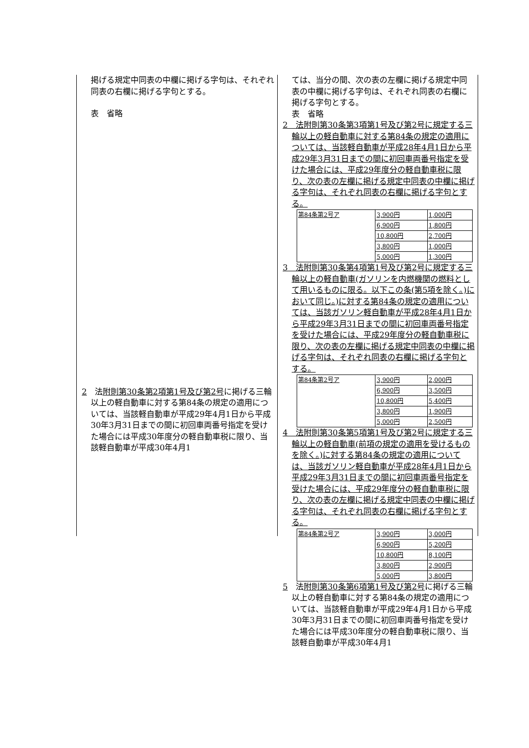掲げる規定中同表の中欄に掲げる字句は、それぞれ同表の右欄に掲げる字句とする。
表　省略
2　法附則第30条第2項第1号及び第2号に掲げる三輪以上の軽自動車に対する第84条の規定の適用については、当該軽自動車が平成29年4月1日から平成30年3月31日までの間に初回車両番号指定を受けた場合には平成30年度分の軽自動車税に限り、当該軽自動車が平成30年4月1
ては、当分の間、次の表の左欄に掲げる規定中同表の中欄に掲げる字句は、それぞれ同表の右欄に掲げる字句とする。
表　省略
2　法附則第30条第3項第1号及び第2号に規定する三輪以上の軽自動車に対する第84条の規定の適用については、当該軽自動車が平成28年4月1日から平成29年3月31日までの間に初回車両番号指定を受けた場合には、平成29年度分の軽自動車税に限り、次の表の左欄に掲げる規定中同表の中欄に掲げる字句は、それぞれ同表の右欄に掲げる字句とする。
| 第84条第2号ア | 3,900円 | 1,000円 |
| | 6,900円 | 1,800円 |
| | 10,800円 | 2,700円 |
| | 3,800円 | 1,000円 |
| | 5,000円 | 1,300円 |
3　法附則第30条第4項第1号及び第2号に規定する三輪以上の軽自動車(ガソリンを内燃機関の燃料として用いるものに限る。以下この条(第5項を除く。)において同じ。)に対する第84条の規定の適用については、当該ガソリン軽自動車が平成28年4月1日から平成29年3月31日までの間に初回車両番号指定を受けた場合には、平成29年度分の軽自動車税に限り、次の表の左欄に掲げる規定中同表の中欄に掲げる字句は、それぞれ同表の右欄に掲げる字句とする。
| 第84条第2号ア | 3,900円 | 2,000円 |
| | 6,900円 | 3,500円 |
| | 10,800円 | 5,400円 |
| | 3,800円 | 1,900円 |
| | 5,000円 | 2,500円 |
4　法附則第30条第5項第1号及び第2号に規定する三輪以上の軽自動車(前項の規定の適用を受けるものを除く。)に対する第84条の規定の適用については、当該ガソリン軽自動車が平成28年4月1日から平成29年3月31日までの間に初回車両番号指定を受けた場合には、平成29年度分の軽自動車税に限り、次の表の左欄に掲げる規定中同表の中欄に掲げる字句は、それぞれ同表の右欄に掲げる字句とする。
| 第84条第2号ア | 3,900円 | 3,000円 |
| | 6,900円 | 5,200円 |
| | 10,800円 | 8,100円 |
| | 3,800円 | 2,900円 |
| | 5,000円 | 3,800円 |
5　法附則第30条第6項第1号及び第2号に掲げる三輪以上の軽自動車に対する第84条の規定の適用については、当該軽自動車が平成29年4月1日から平成30年3月31日までの間に初回車両番号指定を受けた場合には平成30年度分の軽自動車税に限り、当該軽自動車が平成30年4月1